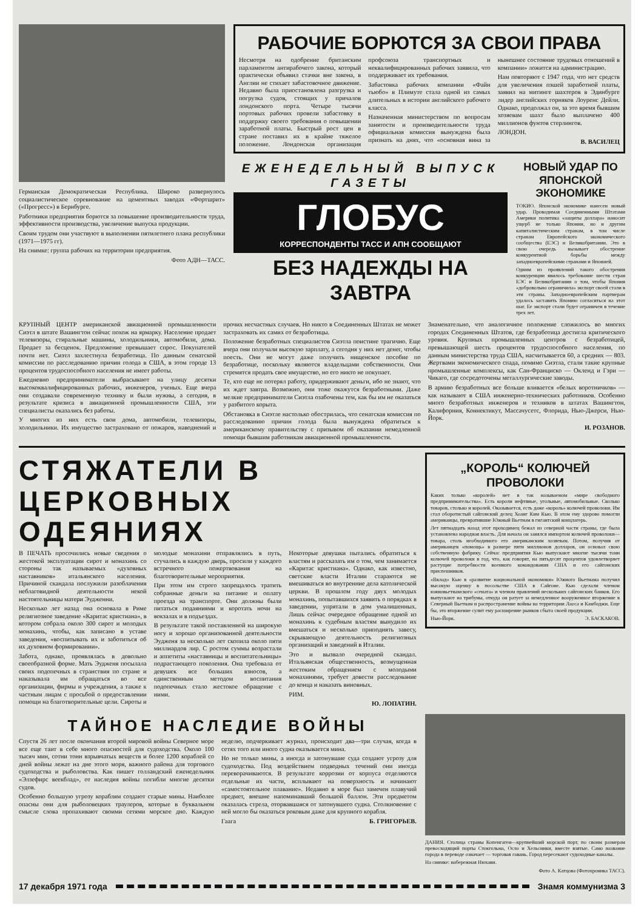Германская Демократическая Республика. Широко развернулось социалистическое соревнование на цементных заводах «Фортшрит» («Прогресс») в Бернбурге.
Работники предприятия борются за повышение производительности труда, эффективности производства, увеличение выпуска продукции.
Своим трудом они участвуют в выполнении пятилетнего плана республики (1971—1975 гг).
На снимке: группа рабочих на территории предприятия.
Фото АДН—ТАСС.
РАБОЧИЕ БОРЮТСЯ ЗА СВОИ ПРАВА
Несмотря на одобрение британским парламентом антирабочего закона, который практически объявил стачки вне закона, в Англии не стихает забастовочное движение. Недавно была приостановлена разгрузка и погрузка судов, стоящих у причалов лондонского порта. Четыре тысячи портовых рабочих провели забастовку в поддержку своего требования о повышении заработной платы. Быстрый рост цен в стране поставил их в крайне тяжелое положение. Лондонская организация профсоюза транспортных и неквалифицированных рабочих заявила, что поддерживает их требования.
Забастовка рабочих компании «Файн тьюбо» в Плимуте стала одной из самых длительных в истории английского рабочего класса.
Назначенная министерством по вопросам занятости и производительности труда официальная комиссия вынуждена была признать на днях, что «основная вина за нынешнее состояние трудовых отношений в компании» ложится на администрацию.
Нам повторяют с 1947 года, что нет средств для увеличения пэшей заработной платы, заявил на митинге шахтеров в Эдинбурге лидер английских горняков Лоуренс Дейли. Однако, продолжал он, за это время бывшим хозяевам шахт было выплачено 400 миллионов фунтов стерлингов.
ЛОНДОН.
В. ВАСИЛЕЦ
ЕЖЕНЕДЕЛЬНЫЙ ВЫПУСК ГАЗЕТЫ
ГЛОБУС
КОРРЕСПОНДЕНТЫ ТАСС И АПН СООБЩАЮТ
БЕЗ НАДЕЖДЫ НА ЗАВТРА
НОВЫЙ УДАР ПО ЯПОНСКОЙ ЭКОНОМИКЕ
ТОКИО. Японской экономике нанесен новый удар. Проводимая Соединенными Штатами Америки политика «защиты доллара» наносит ущерб не только Японии, но и другим капиталистическим странам, в том числе странам Европейского экономического сообщества (ЕЭС) и Великобритании. Это в свою очередь вызывает обострение конкурентной борьбы между западноевропейскими странами и Японией.
Одним из проявлений такого обострения конкуренции явилось требование шести стран ЕЭС и Великобритании о том, чтобы Япония «добровольно ограничила» экспорт своей стали в эти страны. Западноевропейским партнерам удалось заставить Японию согласиться на этот шаг. Ее экспорт стали будет ограничен в течение трех лет.
КРУПНЫЙ ЦЕНТР американской авиационной промышленности Сиэтл в штате Вашингтон сейчас похож на ярмарку. Население продает телевизоры, стиральные машины, холодильники, автомобили, дома. Продает за бесценок. Предложение превышает спрос. Покупателей почти нет. Сиэтл захлестнула безработица. По данным сенатской комиссии по расследованию причин голода в США, в этом городе 13 процентов трудоспособного населения не имеет работы.
Ежедневно предприниматели выбрасывают на улицу десятки высококвалифицированных рабочих, инженеров, ученых. Еще вчера они создавали современную технику и были нужны, а сегодня, в результате кризиса в авиационной промышленности США, эти специалисты оказались без работы.
У многих из них есть свои дома, автомобили, телевизоры, холодильники. Их имущество застраховано от пожаров, наводнений и прочих несчастных случаев. Но никто в Соединенных Штатах не может застраховать их самих от безработицы.
Положение безработных специалистов Сиэтла поистине трагично. Еще вчера они получали высокую зарплату, а сегодня у них нет денег, чтобы поесть. Они не могут даже получить нищенское пособие по безработице, поскольку являются владельцами собственности. Они стремятся продать свое имущество, но его никто не покупает.
Те, кто еще не потерял работу, придерживают деньги, ибо не знают, что их ждет завтра. Возможно, они тоже окажутся безработными. Даже мелкие предприниматели Сиэтла озабочены тем, как бы им не оказаться у разбитого корыта.
Обстановка в Сиэтле настолько обострилась, что сенатская комиссия по расследованию причин голода была вынуждена обратиться к американскому правительству с призывом об оказании немедленной помощи бывшим работникам авиационной промышленности.
Знаменательно, что аналогичное положение сложилось во многих городах Соединенных Штатов, где безработица достигла критического уровня. Крупных промышленных центров с безработицей, превышающей шесть процентов трудоспособного населения, по данным министерства труда США, насчитывается 60, а средних — 803. Жертвами экономического спада, помимо Сиэтла, стали такие крупные промышленные комплексы, как Сан-Франциско — Окленд и Гэри — Чикаго, где сосредоточены металлургические заводы.
В армию безработных все больше вливается «белых воротничков» — как называют в США инженерно-технических работников. Особенно много безработных инженеров и техников в штатах Вашингтон, Калифорния, Коннектикут, Массачусетс, Флорида, Нью-Джерси, Нью-Йорк.
И. РОЗАНОВ.
СТЯЖАТЕЛИ В ЦЕРКОВНЫХ ОДЕЯНИЯХ
В ПЕЧАТЬ просочились новые сведения о жестокой эксплуатации сирот и монахинь со стороны так называемых «духовных наставников» итальянского населения. Причиной скандала послужили разоблачения неблаговидной деятельности некой настоятельницы матери Эудженни.
Несколько лет назад она основала в Риме религиозное заведение «Каритас кристиана», в котором собрала около 300 сирот и молодых монахинь, чтобы, как записано в уставе заведения, «воспитывать их и заботиться об их духовном формировании».
Забота, однако, проявлялась в довольно своеобразной форме. Мать Эудженя посылала своих подопечных в странствия по стране и наказывала им обращаться во все организации, фирмы и учреждения, а также к частным лицам с просьбой о предоставлении помощи на благотворительные цели. Сироты и молодые монахини отправлялись в путь, стучались в каждую дверь, просили у каждого встречного пожертвования на благотворительные мероприятия.
При этом им строго запрещалось тратить собранные деньги на питание и оплату проезда на транспорте. Они должны были питаться подаяниями и коротать ночи на вокзалах и в подъездах.
В результате такой поставленной на широкую ногу и хорошо организованной деятельности Эудженя за несколько лет скопила около пяти миллиардов лир. С ростом суммы возрастали и аппетиты «наставницы и воспитательницы» подрастающего поколения. Она требовала от девушек все больших взносов, а единственным методом воспитания подопечных стало жестокое обращение с ними.
Некоторые девушки пытались обратиться к властям и рассказать им о том, чем занимается «Каритас кристиана». Однако, как известно, светские власти Италии стараются не вмешиваться во внутренние дела католической церкви. В прошлом году двух молодых монахинь, попытавшихся заявить о порядках в заведении, упрятали в дом умалишенных. Лишь сейчас очередное обращение одной из монахинь к судебным властям вынудило их вмешаться и несколько приподнять завесу, скрывающую деятельность религиозных организаций и заведений в Италии.
Это и вызвало очередной скандал. Итальянская общественность, возмущенная жестоким обращением с молодыми монахинями, требует довести расследование до конца и наказать виновных.
РИМ.
Ю. ЛОПАТИН.
„КОРОЛЬ“ КОЛЮЧЕЙ ПРОВОЛОКИ
Каких только «королей» нет в так называемом «мире свободного предпринимательства». Есть короли нефтяные, угольные, автомобильные. Сколько товаров, столько и королей. Оказывается, есть даже «король» колючей проволоки. Им стал оборотистый сайгонский делец Хоанг Ким Кью. В этом ему здорово помогли американцы, превратившие Южный Вьетнам в гигантский концлагерь.
Лет пятнадцать назад этот проходимец бежал из северной части страны, где была установлена народная власть. Для начала он занялся импортом колючей проволоки—товара, столь необходимого его американским хозяевам. Потом, получив от американцев «помощь» в размере пяти миллионов долларов, он основал свою собственную фабрику. Сейчас предприятия Кью выпускают многие тысячи тонн колючей проволоки в год, что, как говорят, на пятьдесят процентов удовлетворяет растущие потребности военного командования США и его сайгонских приспешников.
«Вклад» Кью в «развитие национальной экономики» Южного Вьетнама получил высокую оценку в посольстве США в Сайгоне. Кью сделали членом южновьетнамского «сената» и членом правлений нескольких сайгонских банков. Его выпускают на трибуны, откуда он ратует за немедленное вооруженное вторжение в Северный Вьетнам и распространение войны на территории Лаоса и Камбоджи. Еще бы, это вторжение сулит ему расширение рынков сбыта своей продукции.
Нью-Йорк. Э. БАСКАКОВ.
ТАЙНОЕ НАСЛЕДИЕ ВОЙНЫ
Спустя 26 лет после окончания второй мировой войны Северное море все еще таит в себе много опасностей для судоходства. Около 100 тысяч мин, сотни тонн взрывчатых веществ и более 1200 кораблей со дней войны лежат на дне этого моря, важного района для торгового судоходства и рыболовства. Как пишет голландский еженедельник «Элзефирс веекблад», от наследия войны погибли многие десятки судов.
Особенно большую угрозу кораблям создают старые мины. Наиболее опасны они для рыболовецких траулеров, которые в буквальном смысле слова пропахивают своими сетями морское дно. Каждую неделю, подчеркивает журнал, происходит два—три случая, когда в сетях того или иного судна оказывается мина.
Но не только мины, а иногда и затонувшие суда создают угрозу для судоходства. Под воздействием подводных течений они иногда переворачиваются. В результате коррозии от корпуса отделяются отдельные их части, всплывают на поверхность и начинают «самостоятельное плавание». Недавно в море был замечен плавучий предмет, внешне напоминавший большой баллон. Эти предметом оказалась стрела, оторвавшаяся от затонувшего судна. Столкновение с ней могло бы оказаться роковым даже для крупного корабля.
Гаага Б. ГРИГОРЬЕВ.
ДАНИЯ. Столица страны Копенгаген—крупнейший морской порт, по своим размерам превосходящий порты Стокгольма, Осло и Хельсинки, вместе взятые. Само название города в переводе означает — торговая гавань. Город пересекают судоходные каналы.
На снимке: набережная Нюхавн.
Фото А. Катцова (Фотохроника ТАСС).
17 декабря 1971 года Знамя коммунизма 3